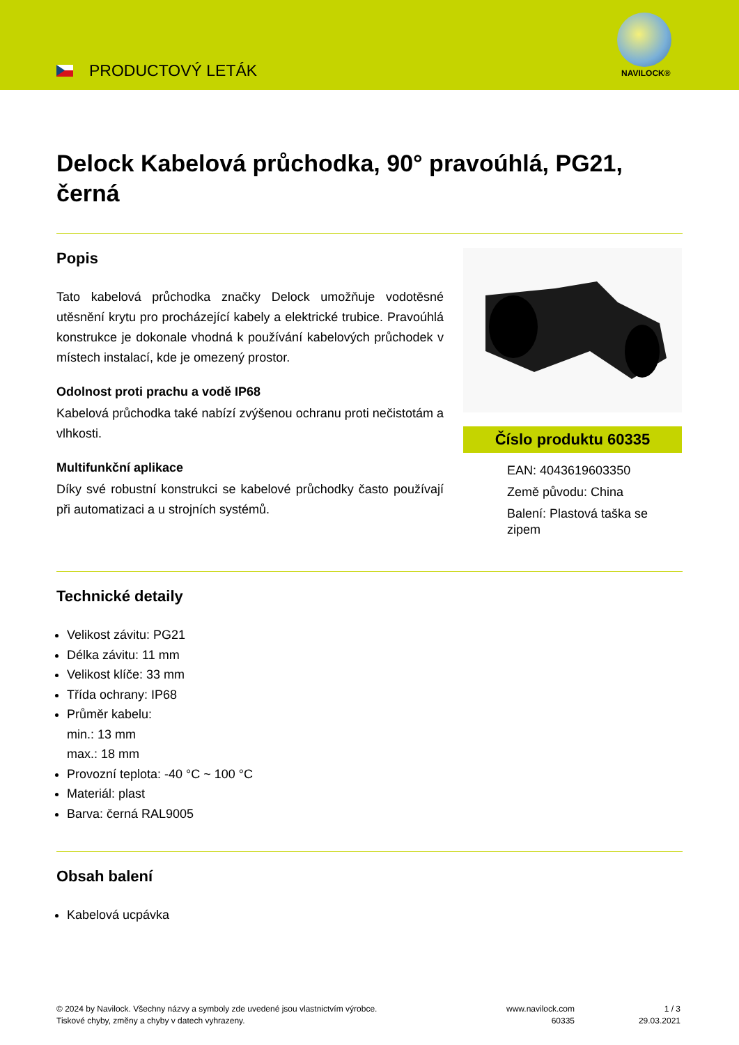PRODUCTOVÝ LETÁK NAVILOCK®
Delock Kabelová průchodka, 90° pravoúhlá, PG21, černá
Popis
Tato kabelová průchodka značky Delock umožňuje vodotěsné utěsnění krytu pro procházející kabely a elektrické trubice. Pravoúhlá konstrukce je dokonale vhodná k používání kabelových průchodek v místech instalací, kde je omezený prostor.
Odolnost proti prachu a vodě IP68
Kabelová průchodka také nabízí zvýšenou ochranu proti nečistotám a vlhkosti.
Multifunkční aplikace
Díky své robustní konstrukci se kabelové průchodky často používají při automatizaci a u strojních systémů.
Číslo produktu 60335
EAN: 4043619603350
Země původu: China
Balení: Plastová taška se zipem
Technické detaily
Velikost závitu: PG21
Délka závitu: 11 mm
Velikost klíče: 33 mm
Třída ochrany: IP68
Průměr kabelu:
min.: 13 mm
max.: 18 mm
Provozní teplota: -40 °C ~ 100 °C
Materiál: plast
Barva: černá RAL9005
Obsah balení
Kabelová ucpávka
© 2024 by Navilock. Všechny názvy a symboly zde uvedené jsou vlastnictvím výrobce.
Tiskové chyby, změny a chyby v datech vyhrazeny.
www.navilock.com
60335
1 / 3
29.03.2021